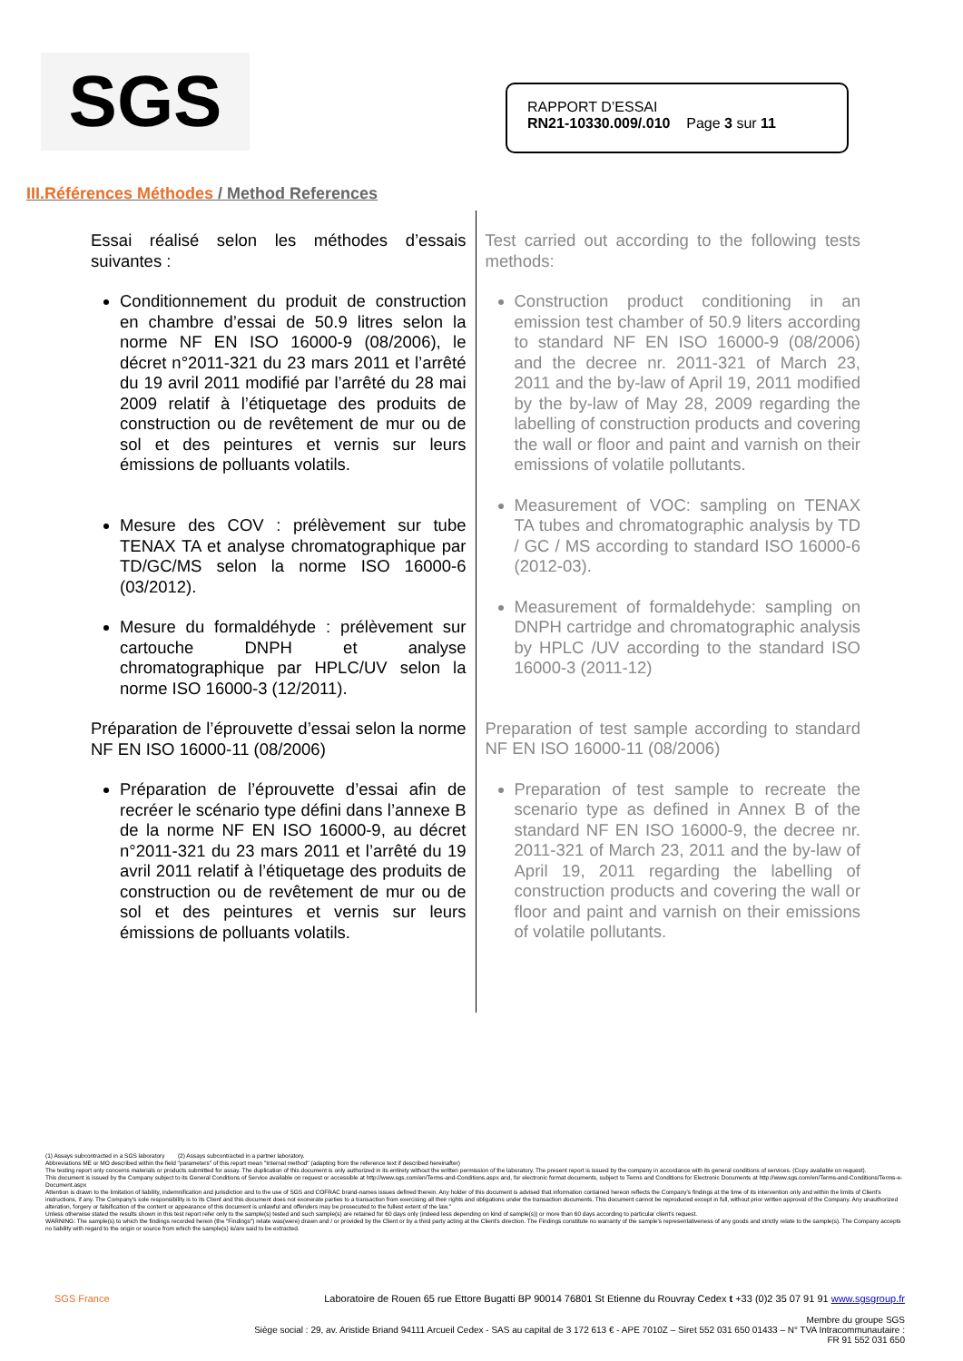SGS
RAPPORT D’ESSAI
RN21-10330.009/.010 Page 3 sur 11
III.Références Méthodes / Method References
Essai réalisé selon les méthodes d’essais suivantes :
Conditionnement du produit de construction en chambre d’essai de 50.9 litres selon la norme NF EN ISO 16000-9 (08/2006), le décret n°2011-321 du 23 mars 2011 et l’arrêté du 19 avril 2011 modifié par l’arrêté du 28 mai 2009 relatif à l’étiquetage des produits de construction ou de revêtement de mur ou de sol et des peintures et vernis sur leurs émissions de polluants volatils.
Mesure des COV : prélèvement sur tube TENAX TA et analyse chromatographique par TD/GC/MS selon la norme ISO 16000-6 (03/2012).
Mesure du formaldéhyde : prélèvement sur cartouche DNPH et analyse chromatographique par HPLC/UV selon la norme ISO 16000-3 (12/2011).
Préparation de l’éprouvette d’essai selon la norme NF EN ISO 16000-11 (08/2006)
Préparation de l’éprouvette d’essai afin de recréer le scénario type défini dans l’annexe B de la norme NF EN ISO 16000-9, au décret n°2011-321 du 23 mars 2011 et l’arrêté du 19 avril 2011 relatif à l’étiquetage des produits de construction ou de revêtement de mur ou de sol et des peintures et vernis sur leurs émissions de polluants volatils.
Test carried out according to the following tests methods:
Construction product conditioning in an emission test chamber of 50.9 liters according to standard NF EN ISO 16000-9 (08/2006) and the decree nr. 2011-321 of March 23, 2011 and the by-law of April 19, 2011 modified by the by-law of May 28, 2009 regarding the labelling of construction products and covering the wall or floor and paint and varnish on their emissions of volatile pollutants.
Measurement of VOC: sampling on TENAX TA tubes and chromatographic analysis by TD / GC / MS according to standard ISO 16000-6 (2012-03).
Measurement of formaldehyde: sampling on DNPH cartridge and chromatographic analysis by HPLC /UV according to the standard ISO 16000-3 (2011-12)
Preparation of test sample according to standard NF EN ISO 16000-11 (08/2006)
Preparation of test sample to recreate the scenario type as defined in Annex B of the standard NF EN ISO 16000-9, the decree nr. 2011-321 of March 23, 2011 and the by-law of April 19, 2011 regarding the labelling of construction products and covering the wall or floor and paint and varnish on their emissions of volatile pollutants.
(1) Assays subcontracted in a SGS laboratory (2) Assays subcontracted in a partner laboratory.
Abbreviations ME or MO described within the field "parameters" of this report mean "Internal method" (adapting from the reference text if described hereinafter)
The testing report only concerns materials or products submitted for assay. The duplication of this document is only authorized in its entirety without the written permission of the laboratory. The present report is issued by the company in accordance with its general conditions of services. (Copy available on request).
This document is issued by the Company subject to its General Conditions of Service available on request or accessible at http://www.sgs.com/en/Terms-and-Conditions.aspx and, for electronic format documents, subject to Terms and Conditions for Electronic Documents at http://www.sgs.com/en/Terms-and-Conditions/Terms-e-Document.aspx
Attention is drawn to the limitation of liability, indemnification and jurisdiction and to the use of SGS and COFRAC brand-names issues defined therein. Any holder of this document is advised that information contained hereon reflects the Company's findings at the time of its intervention only and within the limits of Client's instructions, if any. The Company's sole responsibility is to its Client and this document does not exonerate parties to a transaction from exercising all their rights and obligations under the transaction documents. This document cannot be reproduced except in full, without prior written approval of the Company. Any unauthorized alteration, forgery or falsification of the content or appearance of this document is unlawful and offenders may be prosecuted to the fullest extent of the law."
Unless otherwise stated the results shown in this test report refer only to the sample(s) tested and such sample(s) are retained for 60 days only (indeed less depending on kind of sample(s)) or more than 60 days according to particular client's request.
WARNING: The sample(s) to which the findings recorded herein (the "Findings") relate was(were) drawn and / or provided by the Client or by a third party acting at the Client's direction. The Findings constitute no warranty of the sample's representativeness of any goods and strictly relate to the sample(s). The Company accepts no liability with regard to the origin or source from which the sample(s) is/are said to be extracted.
SGS France Laboratoire de Rouen 65 rue Ettore Bugatti BP 90014 76801 St Etienne du Rouvray Cedex t +33 (0)2 35 07 91 91 www.sgsgroup.fr
Membre du groupe SGS
Siège social : 29, av. Aristide Briand 94111 Arcueil Cedex - SAS au capital de 3 172 613 € - APE 7010Z – Siret 552 031 650 01433 – N° TVA Intracommunautaire :
FR 91 552 031 650